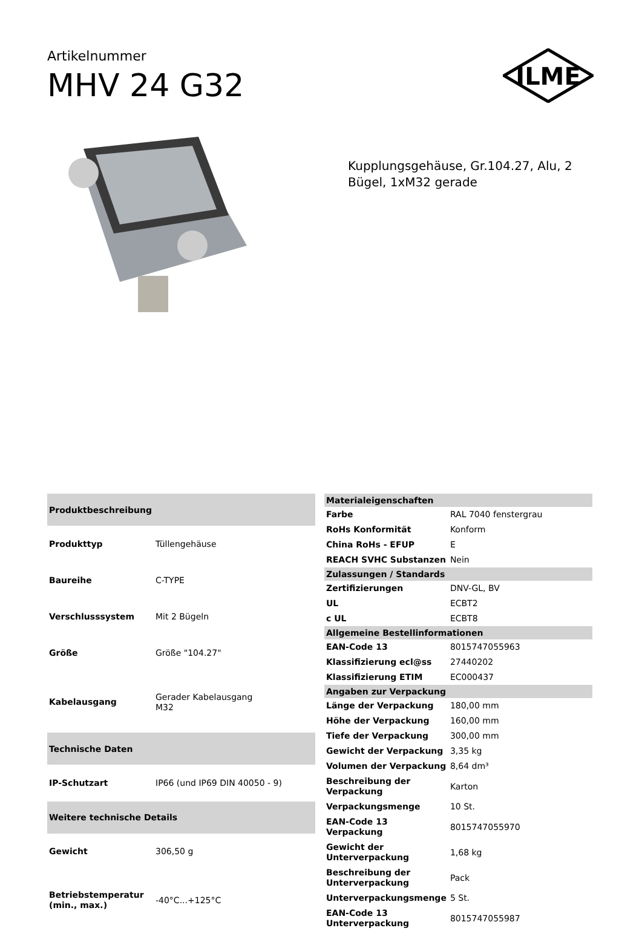Artikelnummer
MHV 24 G32
ILME
Kupplungsgehäuse, Gr.104.27, Alu, 2 Bügel, 1xM32 gerade
| Produktbeschreibung | |
| --- | --- |
| Produkttyp | Tüllengehäuse |
| Baureihe | C-TYPE |
| Verschlusssystem | Mit 2 Bügeln |
| Größe | Größe "104.27" |
| Kabelausgang | Gerader Kabelausgang M32 |
| Technische Daten | |
| IP-Schutzart | IP66 (und IP69 DIN 40050 - 9) |
| Weitere technische Details | |
| Gewicht | 306,50 g |
| Betriebstemperatur (min., max.) | -40°C...+125°C |
| Materialeigenschaften | |
| --- | --- |
| Farbe | RAL 7040 fenstergrau |
| RoHs Konformität | Konform |
| China RoHs - EFUP | E |
| REACH SVHC Substanzen | Nein |
| Zulassungen / Standards | |
| Zertifizierungen | DNV-GL, BV |
| UL | ECBT2 |
| c UL | ECBT8 |
| Allgemeine Bestellinformationen | |
| EAN-Code 13 | 8015747055963 |
| Klassifizierung ecl@ss | 27440202 |
| Klassifizierung ETIM | EC000437 |
| Angaben zur Verpackung | |
| Länge der Verpackung | 180,00 mm |
| Höhe der Verpackung | 160,00 mm |
| Tiefe der Verpackung | 300,00 mm |
| Gewicht der Verpackung | 3,35 kg |
| Volumen der Verpackung | 8,64 dm³ |
| Beschreibung der Verpackung | Karton |
| Verpackungsmenge | 10 St. |
| EAN-Code 13 Verpackung | 8015747055970 |
| Gewicht der Unterverpackung | 1,68 kg |
| Beschreibung der Unterverpackung | Pack |
| Unterverpackungsmenge | 5 St. |
| EAN-Code 13 Unterverpackung | 8015747055987 |